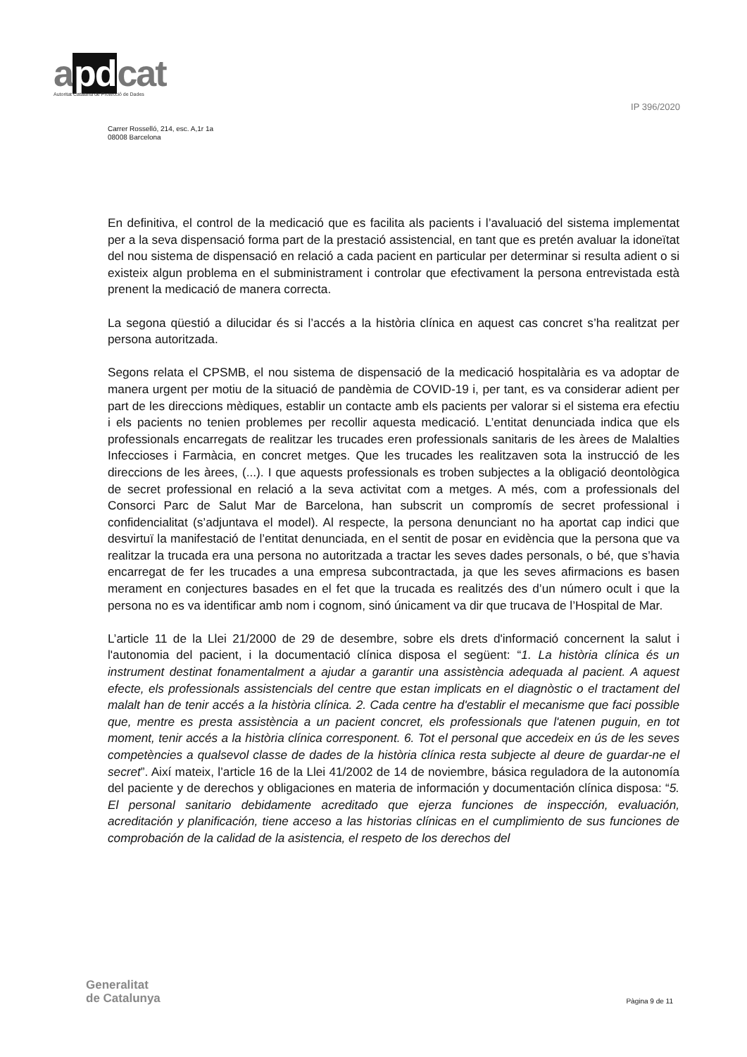apdcat
Autoritat Catalana de Protecció de Dades
IP 396/2020
Carrer Rosselló, 214, esc. A,1r 1a
08008 Barcelona
En definitiva, el control de la medicació que es facilita als pacients i l’avaluació del sistema implementat per a la seva dispensació forma part de la prestació assistencial, en tant que es pretén avaluar la idoneïtat del nou sistema de dispensació en relació a cada pacient en particular per determinar si resulta adient o si existeix algun problema en el subministrament i controlar que efectivament la persona entrevistada està prenent la medicació de manera correcta.
La segona qüestió a dilucidar és si l’accés a la història clínica en aquest cas concret s’ha realitzat per persona autoritzada.
Segons relata el CPSMB, el nou sistema de dispensació de la medicació hospitalària es va adoptar de manera urgent per motiu de la situació de pandèmia de COVID-19 i, per tant, es va considerar adient per part de les direccions mèdiques, establir un contacte amb els pacients per valorar si el sistema era efectiu i els pacients no tenien problemes per recollir aquesta medicació. L’entitat denunciada indica que els professionals encarregats de realitzar les trucades eren professionals sanitaris de les àrees de Malalties Infeccioses i Farmàcia, en concret metges. Que les trucades les realitzaven sota la instrucció de les direccions de les àrees, (...). I que aquests professionals es troben subjectes a la obligació deontològica de secret professional en relació a la seva activitat com a metges. A més, com a professionals del Consorci Parc de Salut Mar de Barcelona, han subscrit un compromís de secret professional i confidencialitat (s’adjuntava el model). Al respecte, la persona denunciant no ha aportat cap indici que desvirtuï la manifestació de l’entitat denunciada, en el sentit de posar en evidència que la persona que va realitzar la trucada era una persona no autoritzada a tractar les seves dades personals, o bé, que s’havia encarregat de fer les trucades a una empresa subcontractada, ja que les seves afirmacions es basen merament en conjectures basades en el fet que la trucada es realitzés des d’un número ocult i que la persona no es va identificar amb nom i cognom, sinó únicament va dir que trucava de l’Hospital de Mar.
L’article 11 de la Llei 21/2000 de 29 de desembre, sobre els drets d'informació concernent la salut i l'autonomia del pacient, i la documentació clínica disposa el següent: “1. La història clínica és un instrument destinat fonamentalment a ajudar a garantir una assistència adequada al pacient. A aquest efecte, els professionals assistencials del centre que estan implicats en el diagnòstic o el tractament del malalt han de tenir accés a la història clínica. 2. Cada centre ha d'establir el mecanisme que faci possible que, mentre es presta assistència a un pacient concret, els professionals que l'atenen puguin, en tot moment, tenir accés a la història clínica corresponent. 6. Tot el personal que accedeix en ús de les seves competències a qualsevol classe de dades de la història clínica resta subjecte al deure de guardar-ne el secret”. Així mateix, l’article 16 de la Llei 41/2002 de 14 de noviembre, básica reguladora de la autonomía del paciente y de derechos y obligaciones en materia de información y documentación clínica disposa: “5. El personal sanitario debidamente acreditado que ejerza funciones de inspección, evaluación, acreditación y planificación, tiene acceso a las historias clínicas en el cumplimiento de sus funciones de comprobación de la calidad de la asistencia, el respeto de los derechos del
Generalitat
de Catalunya
Pàgina 9 de 11